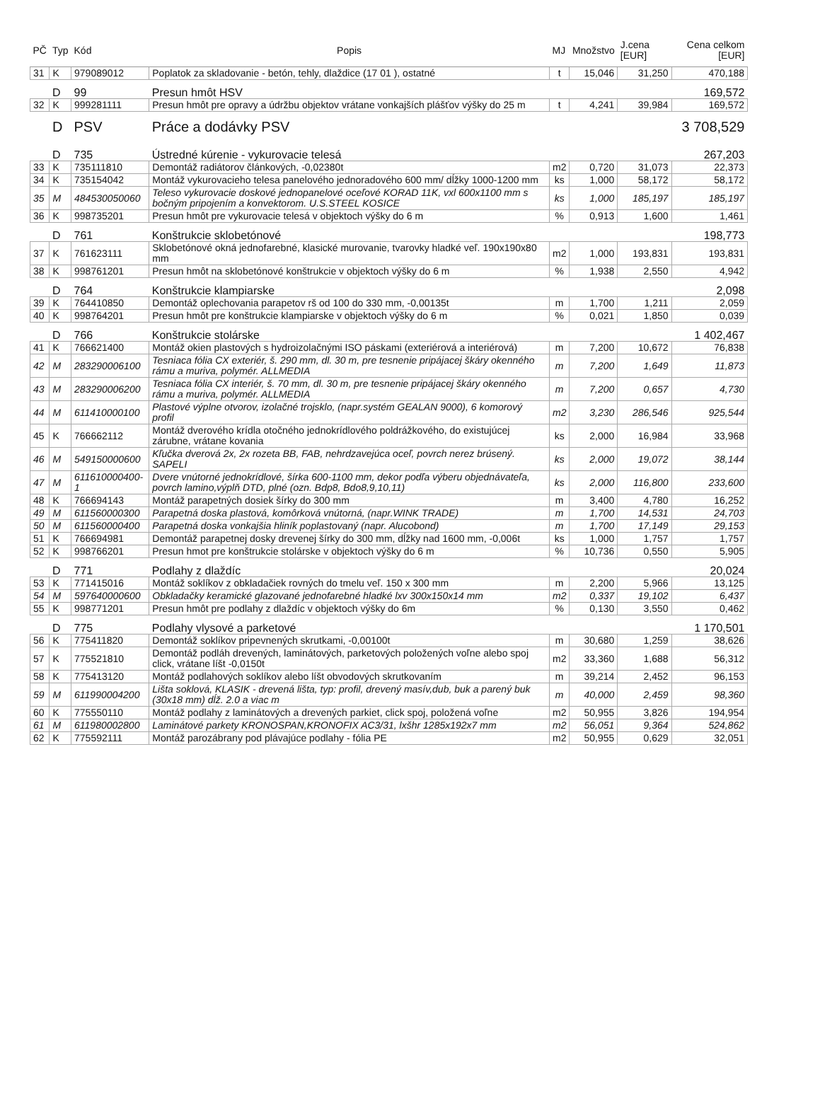| PČ | Typ | Kód | Popis | MJ | Množstvo | J.cena [EUR] | Cena celkom [EUR] |
| --- | --- | --- | --- | --- | --- | --- | --- |
| 31 | K | 979089012 | Poplatok za skladovanie - betón, tehly, dlaždice (17 01 ), ostatné | t | 15,046 | 31,250 | 470,188 |
| | D | 99 | Presun hmôt HSV | | | | 169,572 |
| 32 | K | 999281111 | Presun hmôt pre opravy a údržbu objektov vrátane vonkajších plášťov výšky do 25 m | t | 4,241 | 39,984 | 169,572 |
| | D | PSV | Práce a dodávky PSV | | | | 3 708,529 |
| | D | 735 | Ústredné kúrenie - vykurovacie telesá | | | | 267,203 |
| 33 | K | 735111810 | Demontáž radiátorov článkových, -0,02380t | m2 | 0,720 | 31,073 | 22,373 |
| 34 | K | 735154042 | Montáž vykurovacieho telesa panelového jednoradového 600 mm/ dĺžky 1000-1200 mm | ks | 1,000 | 58,172 | 58,172 |
| 35 | M | 484530050060 | Teleso vykurovacie doskové jednopanelové oceľové KORAD 11K, vxl 600x1100 mm s bočným pripojením a konvektorom. U.S.STEEL KOSICE | ks | 1,000 | 185,197 | 185,197 |
| 36 | K | 998735201 | Presun hmôt pre vykurovacie telesá v objektoch výšky do 6 m | % | 0,913 | 1,600 | 1,461 |
| | D | 761 | Konštrukcie sklobetónové | | | | 198,773 |
| 37 | K | 761623111 | Sklobetónové okná jednofarebné, klasické murovanie, tvarovky hladké veľ. 190x190x80 mm | m2 | 1,000 | 193,831 | 193,831 |
| 38 | K | 998761201 | Presun hmôt na sklobetónové konštrukcie v objektoch výšky do 6 m | % | 1,938 | 2,550 | 4,942 |
| | D | 764 | Konštrukcie klampiarske | | | | 2,098 |
| 39 | K | 764410850 | Demontáž oplechovania parapetov rš od 100 do 330 mm, -0,00135t | m | 1,700 | 1,211 | 2,059 |
| 40 | K | 998764201 | Presun hmôt pre konštrukcie klampiarske v objektoch výšky do 6 m | % | 0,021 | 1,850 | 0,039 |
| | D | 766 | Konštrukcie stolárske | | | | 1 402,467 |
| 41 | K | 766621400 | Montáž okien plastových s hydroizolačnými ISO páskami (exteriérová a interiérová) | m | 7,200 | 10,672 | 76,838 |
| 42 | M | 283290006100 | Tesniaca fólia CX exteriér, š. 290 mm, dl. 30 m, pre tesnenie pripájacej škáry okenného rámu a muriva, polymér. ALLMEDIA | m | 7,200 | 1,649 | 11,873 |
| 43 | M | 283290006200 | Tesniaca fólia CX interiér, š. 70 mm, dl. 30 m, pre tesnenie pripájacej škáry okenného rámu a muriva, polymér. ALLMEDIA | m | 7,200 | 0,657 | 4,730 |
| 44 | M | 611410000100 | Plastové výplne otvorov, izolačné trojsklo, (napr.systém GEALAN 9000), 6 komorový profil | m2 | 3,230 | 286,546 | 925,544 |
| 45 | K | 766662112 | Montáž dverového krídla otočného jednokrídlového poldrážkového, do existujúcej zárubne, vrátane kovania | ks | 2,000 | 16,984 | 33,968 |
| 46 | M | 549150000600 | Kľučka dverová 2x, 2x rozeta BB, FAB, nehrdzavejúca oceľ, povrch nerez brúsený. SAPELI | ks | 2,000 | 19,072 | 38,144 |
| 47 | M | 611610000400-1 | Dvere vnútorné jednokrídlové, šírka 600-1100 mm, dekor podľa výberu objednávateľa, povrch lamino,výplň DTD, plné (ozn. Bdp8, Bdo8,9,10,11) | ks | 2,000 | 116,800 | 233,600 |
| 48 | K | 766694143 | Montáž parapetných dosiek šírky do 300 mm | m | 3,400 | 4,780 | 16,252 |
| 49 | M | 611560000300 | Parapetná doska plastová, komôrková vnútorná, (napr.WINK TRADE) | m | 1,700 | 14,531 | 24,703 |
| 50 | M | 611560000400 | Parapetná doska vonkajšia hliník poplastovaný (napr. Alucobond) | m | 1,700 | 17,149 | 29,153 |
| 51 | K | 766694981 | Demontáž parapetnej dosky drevenej šírky do 300 mm, dĺžky nad 1600 mm, -0,006t | ks | 1,000 | 1,757 | 1,757 |
| 52 | K | 998766201 | Presun hmot pre konštrukcie stolárske v objektoch výšky do 6 m | % | 10,736 | 0,550 | 5,905 |
| | D | 771 | Podlahy z dlaždíc | | | | 20,024 |
| 53 | K | 771415016 | Montáž soklíkov z obkladačiek rovných do tmelu veľ. 150 x 300 mm | m | 2,200 | 5,966 | 13,125 |
| 54 | M | 597640000600 | Obkladačky keramické glazované jednofarebné hladké lxv 300x150x14 mm | m2 | 0,337 | 19,102 | 6,437 |
| 55 | K | 998771201 | Presun hmôt pre podlahy z dlaždíc v objektoch výšky do 6m | % | 0,130 | 3,550 | 0,462 |
| | D | 775 | Podlahy vlysové a parketové | | | | 1 170,501 |
| 56 | K | 775411820 | Demontáž soklíkov pripevnených skrutkami, -0,00100t | m | 30,680 | 1,259 | 38,626 |
| 57 | K | 775521810 | Demontáž podláh drevených, laminátových, parketových položených voľne alebo spoj click, vrátane líšt -0,0150t | m2 | 33,360 | 1,688 | 56,312 |
| 58 | K | 775413120 | Montáž podlahových soklíkov alebo líšt obvodových skrutkovaním | m | 39,214 | 2,452 | 96,153 |
| 59 | M | 611990004200 | Lišta soklová, KLASIK - drevená lišta, typ: profil, drevený masív,dub, buk a parený buk (30x18 mm) dĺž. 2.0 a viac m | m | 40,000 | 2,459 | 98,360 |
| 60 | K | 775550110 | Montáž podlahy z laminátových a drevených parkiet, click spoj, položená voľne | m2 | 50,955 | 3,826 | 194,954 |
| 61 | M | 611980002800 | Laminátové parkety KRONOSPAN,KRONOFIX AC3/31, lxšhr 1285x192x7 mm | m2 | 56,051 | 9,364 | 524,862 |
| 62 | K | 775592111 | Montáž parozábrany pod plávajúce podlahy - fólia PE | m2 | 50,955 | 0,629 | 32,051 |